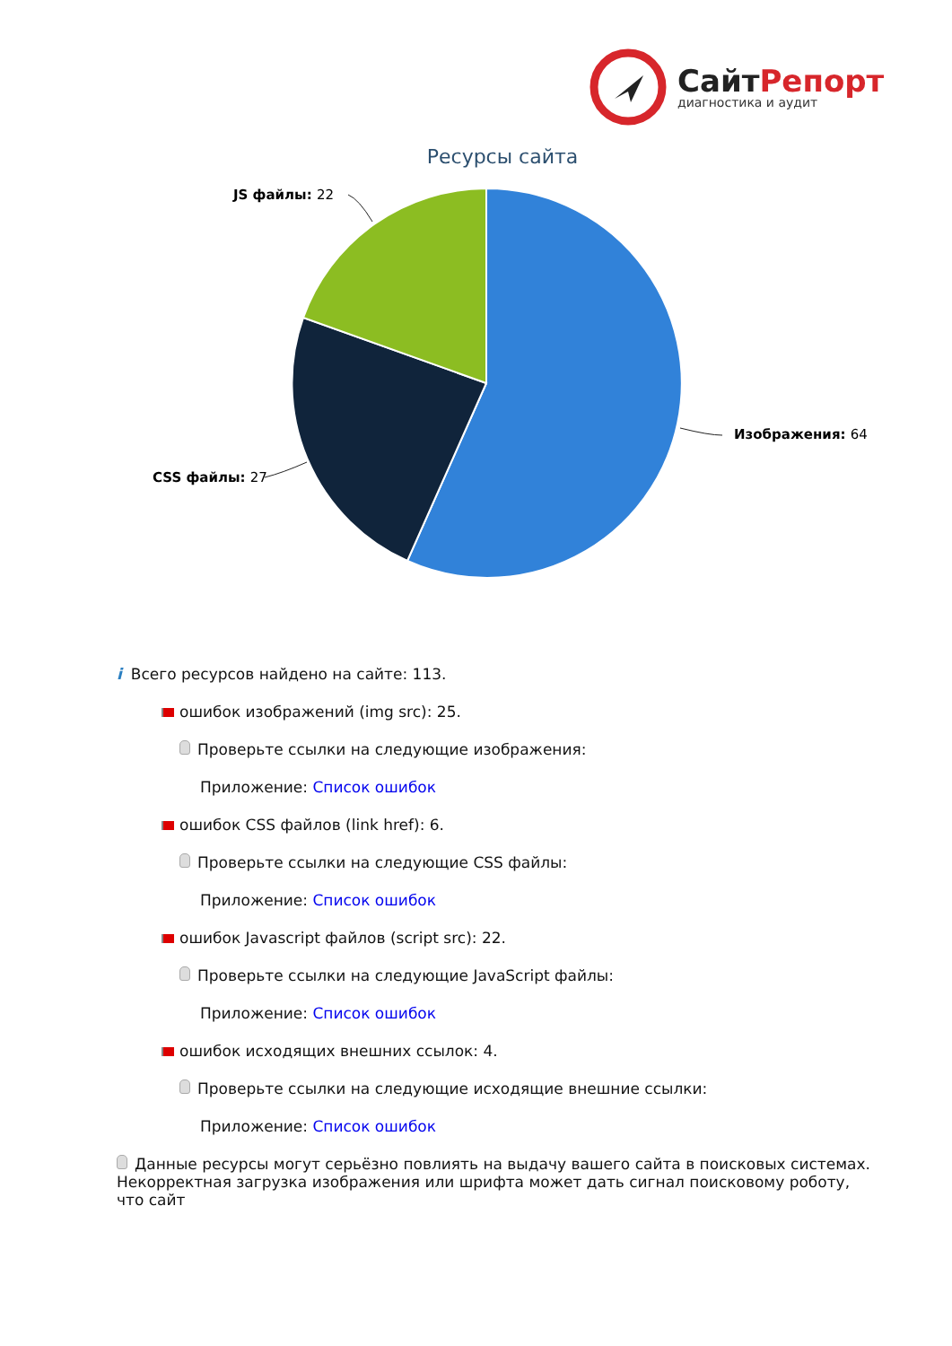СайтРепорт
диагностика и аудит
Ресурсы сайта
JS файлы: 22
CSS файлы: 27
Изображения: 64
i Всего ресурсов найдено на сайте: 113.
ошибок изображений (img src): 25.
Проверьте ссылки на следующие изображения:
Приложение: Список ошибок
ошибок CSS файлов (link href): 6.
Проверьте ссылки на следующие CSS файлы:
Приложение: Список ошибок
ошибок Javascript файлов (script src): 22.
Проверьте ссылки на следующие JavaScript файлы:
Приложение: Список ошибок
ошибок исходящих внешних ссылок: 4.
Проверьте ссылки на следующие исходящие внешние ссылки:
Приложение: Список ошибок
Данные ресурсы могут серьёзно повлиять на выдачу вашего сайта в поисковых системах. Некорректная загрузка изображения или шрифта может дать сигнал поисковому роботу, что сайт